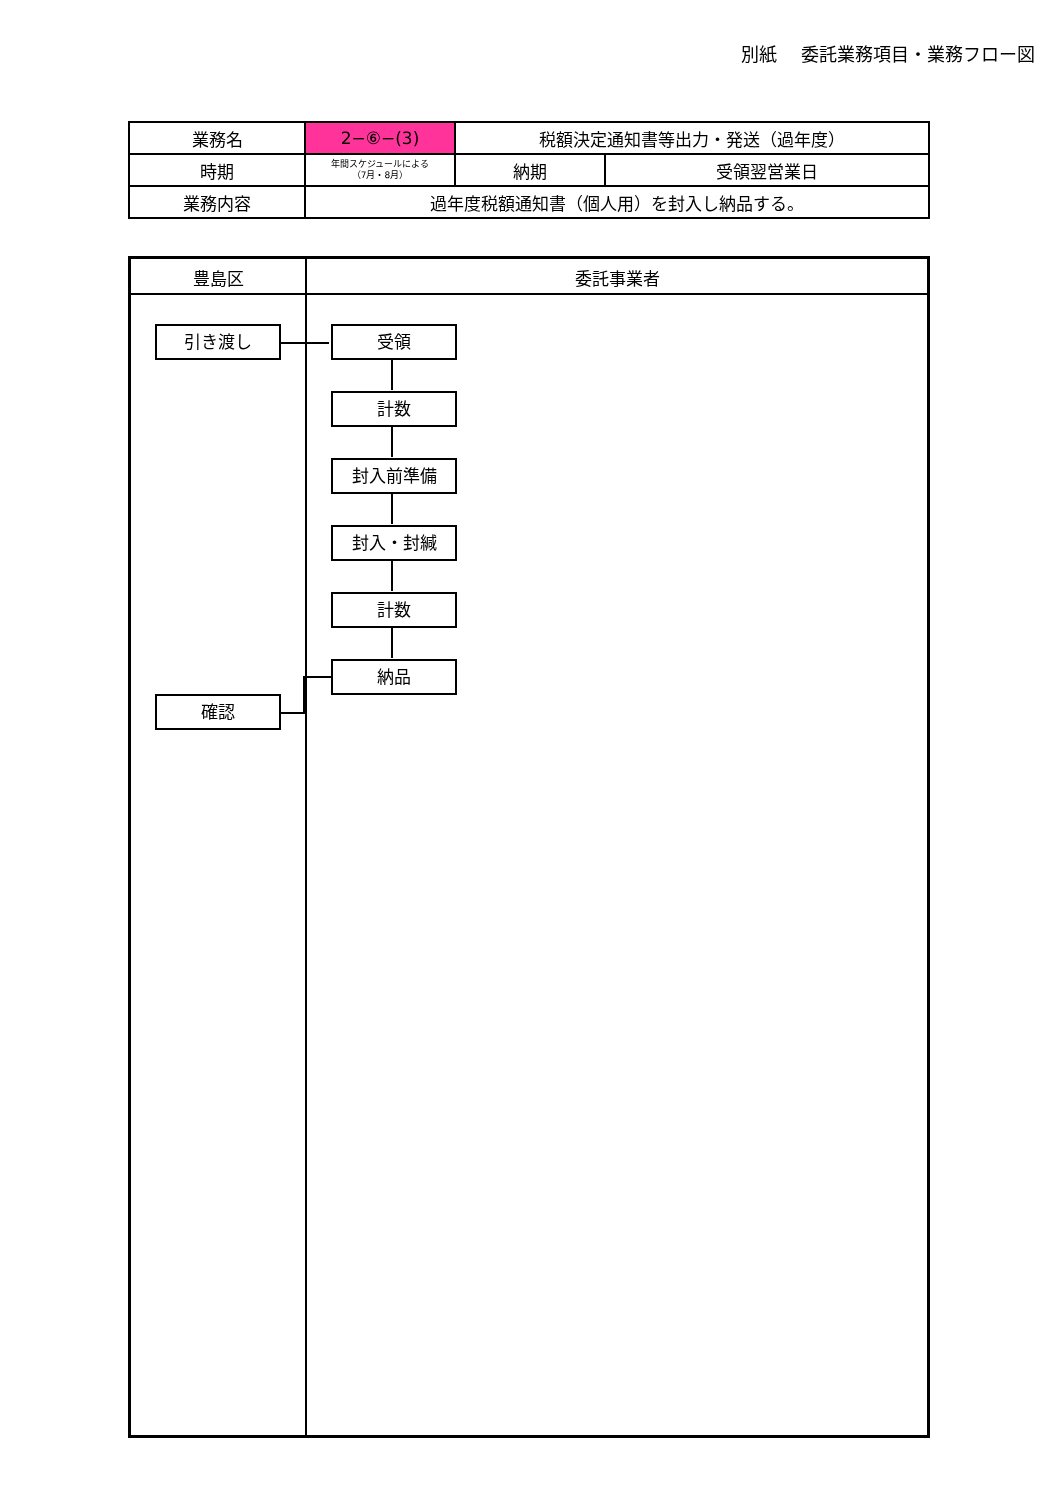別紙　 委託業務項目・業務フロー図
| 業務名 | 2−⑥−(3) | 税額決定通知書等出力・発送（過年度） | |
| 時期 | 年間スケジュールによる （7月・8月） | 納期 | 受領翌営業日 |
| 業務内容 | 過年度税額通知書（個人用）を封入し納品する。 | | |
豊島区 委託事業者
引き渡し 受領
計数
封入前準備
封入・封緘
計数
納品
確認